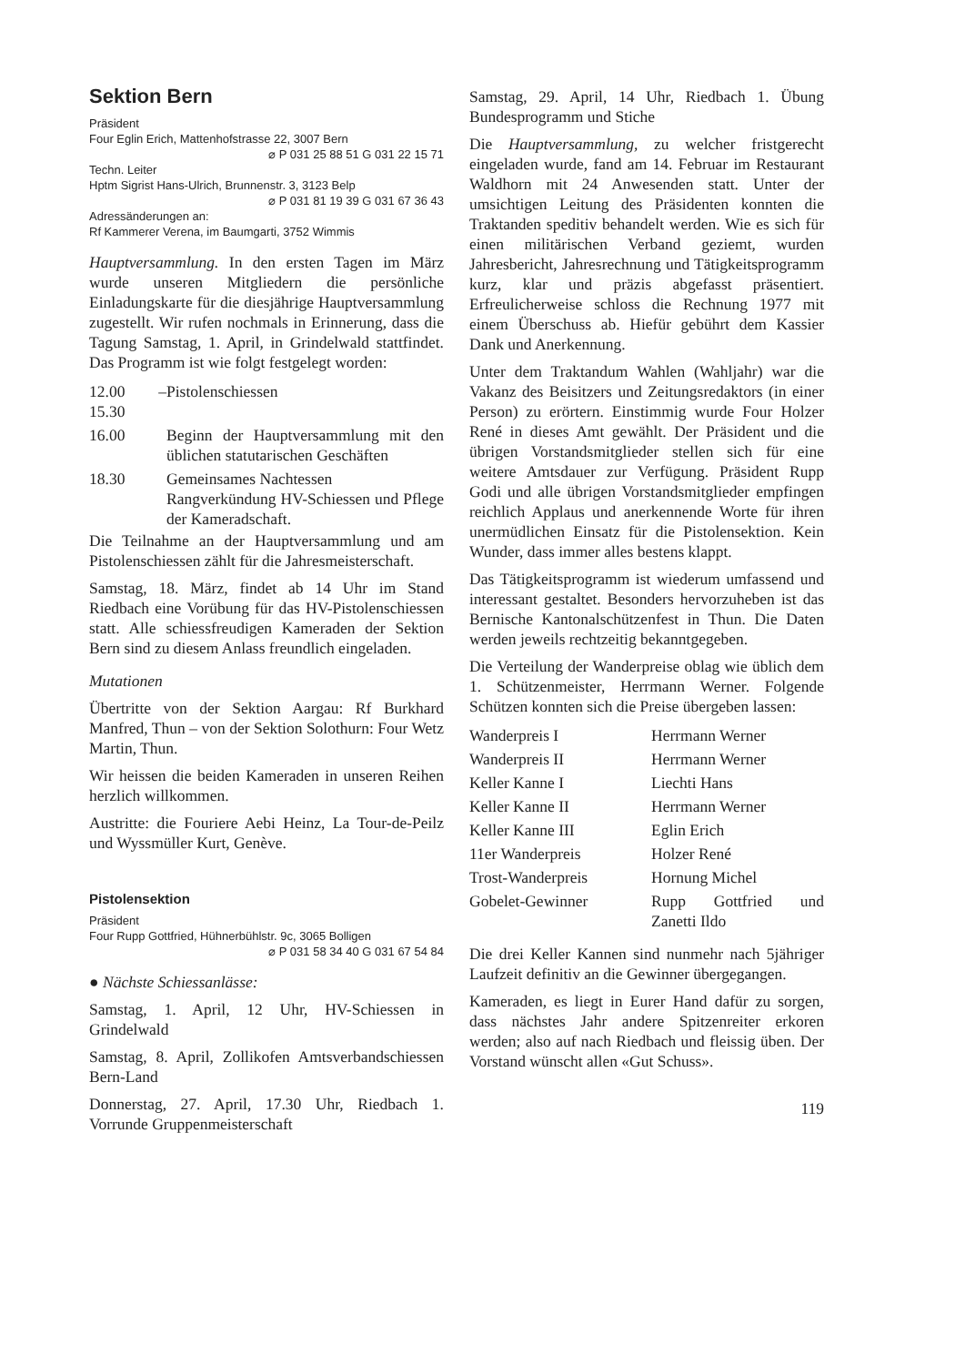Sektion Bern
Präsident
Four Eglin Erich, Mattenhofstrasse 22, 3007 Bern
⌀ P 031 25 88 51 G 031 22 15 71
Techn. Leiter
Hptm Sigrist Hans-Ulrich, Brunnenstr. 3, 3123 Belp
⌀ P 031 81 19 39 G 031 67 36 43
Adressänderungen an:
Rf Kammerer Verena, im Baumgarti, 3752 Wimmis
Hauptversammlung. In den ersten Tagen im März wurde unseren Mitgliedern die persönliche Einladungskarte für die diesjährige Hauptversammlung zugestellt. Wir rufen nochmals in Erinnerung, dass die Tagung Samstag, 1. April, in Grindelwald stattfindet. Das Programm ist wie folgt festgelegt worden:
| 12.00 – 15.30 | Pistolenschiessen |
| 16.00 | Beginn der Hauptversammlung mit den üblichen statutarischen Geschäften |
| 18.30 | Gemeinsames Nachtessen Rangverkündung HV-Schiessen und Pflege der Kameradschaft. |
Die Teilnahme an der Hauptversammlung und am Pistolenschiessen zählt für die Jahresmeisterschaft.
Samstag, 18. März, findet ab 14 Uhr im Stand Riedbach eine Vorübung für das HV-Pistolenschiessen statt. Alle schiessfreudigen Kameraden der Sektion Bern sind zu diesem Anlass freundlich eingeladen.
Mutationen
Übertritte von der Sektion Aargau: Rf Burkhard Manfred, Thun – von der Sektion Solothurn: Four Wetz Martin, Thun.
Wir heissen die beiden Kameraden in unseren Reihen herzlich willkommen.
Austritte: die Fouriere Aebi Heinz, La Tour-de-Peilz und Wyssmüller Kurt, Genève.
Pistolensektion
Präsident
Four Rupp Gottfried, Hühnerbühlstr. 9c, 3065 Bolligen
⌀ P 031 58 34 40 G 031 67 54 84
● Nächste Schiessanlässe:
Samstag, 1. April, 12 Uhr, HV-Schiessen in Grindelwald
Samstag, 8. April, Zollikofen Amtsverbandschiessen Bern-Land
Donnerstag, 27. April, 17.30 Uhr, Riedbach 1. Vorrunde Gruppenmeisterschaft
Samstag, 29. April, 14 Uhr, Riedbach 1. Übung Bundesprogramm und Stiche
Die Hauptversammlung, zu welcher fristgerecht eingeladen wurde, fand am 14. Februar im Restaurant Waldhorn mit 24 Anwesenden statt. Unter der umsichtigen Leitung des Präsidenten konnten die Traktanden speditiv behandelt werden. Wie es sich für einen militärischen Verband geziemt, wurden Jahresbericht, Jahresrechnung und Tätigkeitsprogramm kurz, klar und präzis abgefasst präsentiert. Erfreulicherweise schloss die Rechnung 1977 mit einem Überschuss ab. Hiefür gebührt dem Kassier Dank und Anerkennung.
Unter dem Traktandum Wahlen (Wahljahr) war die Vakanz des Beisitzers und Zeitungsredaktors (in einer Person) zu erörtern. Einstimmig wurde Four Holzer René in dieses Amt gewählt. Der Präsident und die übrigen Vorstandsmitglieder stellen sich für eine weitere Amtsdauer zur Verfügung. Präsident Rupp Godi und alle übrigen Vorstandsmitglieder empfingen reichlich Applaus und anerkennende Worte für ihren unermüdlichen Einsatz für die Pistolensektion. Kein Wunder, dass immer alles bestens klappt.
Das Tätigkeitsprogramm ist wiederum umfassend und interessant gestaltet. Besonders hervorzuheben ist das Bernische Kantonalschützenfest in Thun. Die Daten werden jeweils rechtzeitig bekanntgegeben.
Die Verteilung der Wanderpreise oblag wie üblich dem 1. Schützenmeister, Herrmann Werner. Folgende Schützen konnten sich die Preise übergeben lassen:
| Wanderpreis I | Herrmann Werner |
| Wanderpreis II | Herrmann Werner |
| Keller Kanne I | Liechti Hans |
| Keller Kanne II | Herrmann Werner |
| Keller Kanne III | Eglin Erich |
| 11er Wanderpreis | Holzer René |
| Trost-Wanderpreis | Hornung Michel |
| Gobelet-Gewinner | Rupp Gottfried und Zanetti Ildo |
Die drei Keller Kannen sind nunmehr nach 5jähriger Laufzeit definitiv an die Gewinner übergegangen.
Kameraden, es liegt in Eurer Hand dafür zu sorgen, dass nächstes Jahr andere Spitzenreiter erkoren werden; also auf nach Riedbach und fleissig üben. Der Vorstand wünscht allen «Gut Schuss».
119